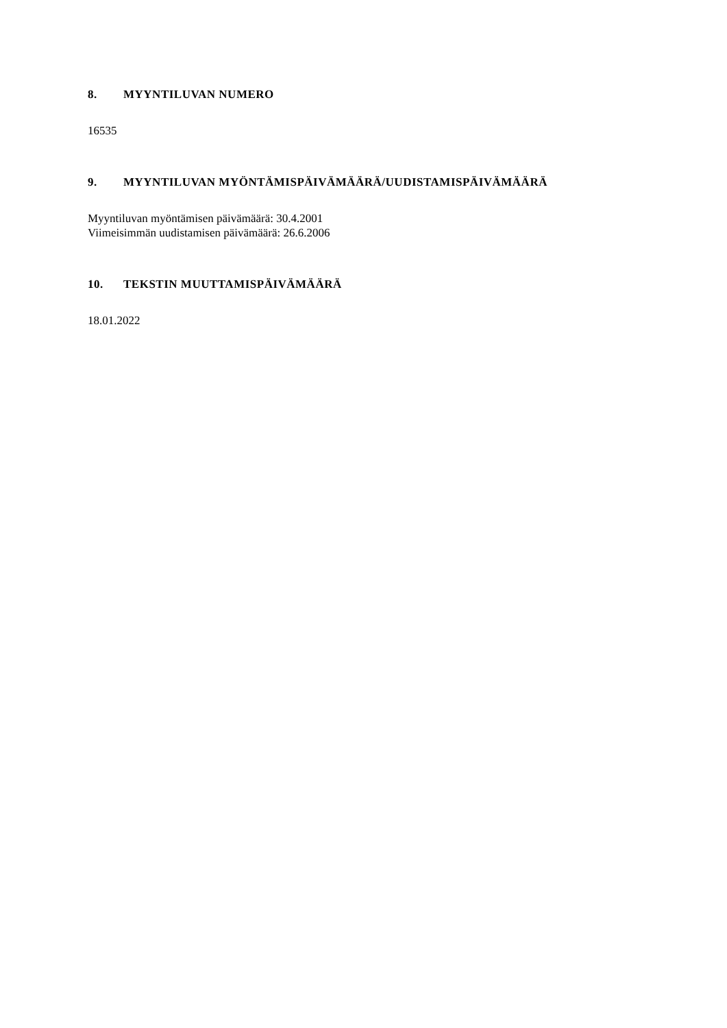8. MYYNTILUVAN NUMERO
16535
9. MYYNTILUVAN MYÖNTÄMISPÄIVÄMÄÄRÄ/UUDISTAMISPÄIVÄMÄÄRÄ
Myyntiluvan myöntämisen päivämäärä: 30.4.2001
Viimeisimmän uudistamisen päivämäärä: 26.6.2006
10. TEKSTIN MUUTTAMISPÄIVÄMÄÄRÄ
18.01.2022